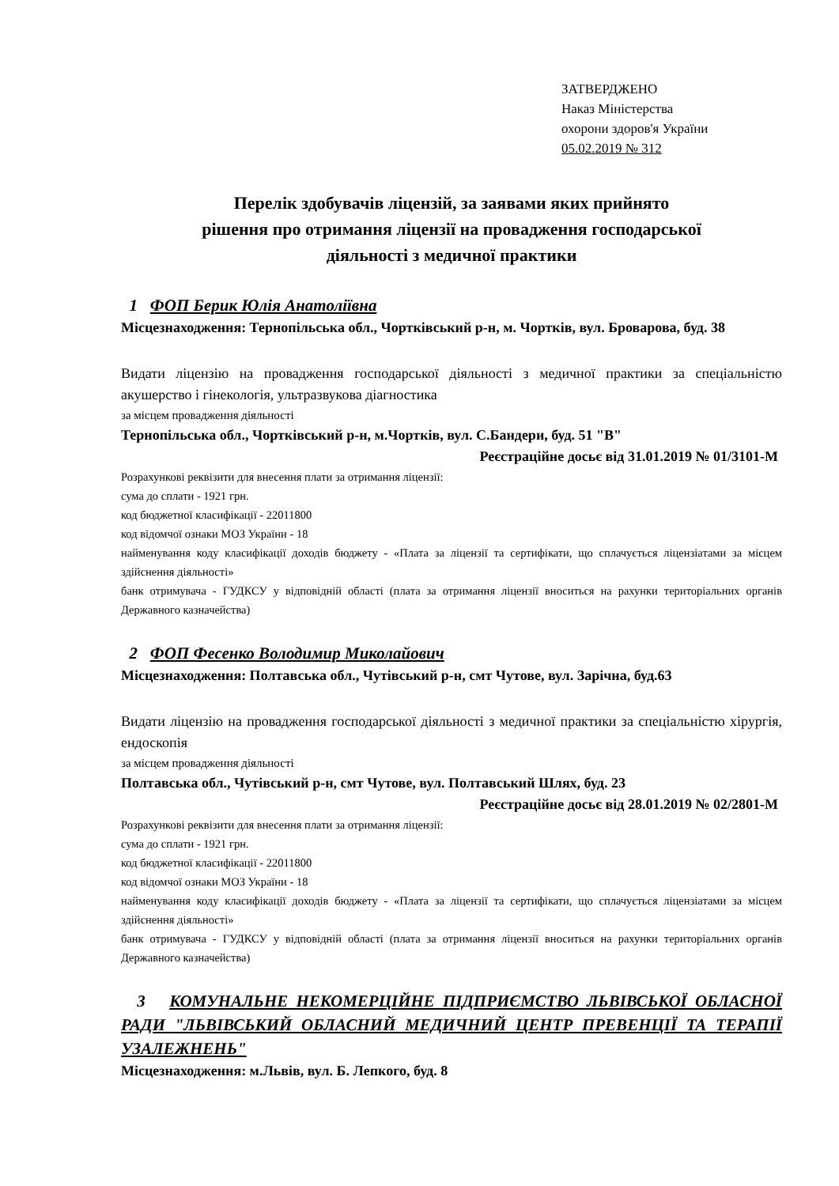ЗАТВЕРДЖЕНО
Наказ Міністерства
охорони здоров'я України
05.02.2019 № 312
Перелік здобувачів ліцензій, за заявами яких прийнято
рішення про отримання ліцензії на провадження господарської
діяльності з медичної практики
1 ФОП Берик Юлія Анатоліївна
Місцезнаходження: Тернопільська обл., Чортківський р-н, м. Чортків, вул. Броварова, буд. 38
Видати ліцензію на провадження господарської діяльності з медичної практики за спеціальністю акушерство і гінекологія, ультразвукова діагностика
за місцем провадження діяльності
Тернопільська обл., Чортківський р-н, м.Чортків, вул. С.Бандери, буд. 51 "В"
Реєстраційне досьє від 31.01.2019 № 01/3101-М
Розрахункові реквізити для внесення плати за отримання ліцензії:
сума до сплати - 1921 грн.
код бюджетної класифікації - 22011800
код відомчої ознаки МОЗ України - 18
найменування коду класифікації доходів бюджету - «Плата за ліцензії та сертифікати, що сплачується ліцензіатами за місцем здійснення діяльності»
банк отримувача - ГУДКСУ у відповідній області (плата за отримання ліцензії вноситься на рахунки територіальних органів Державного казначейства)
2 ФОП Фесенко Володимир Миколайович
Місцезнаходження: Полтавська обл., Чутівський р-н, смт Чутове, вул. Зарічна, буд.63
Видати ліцензію на провадження господарської діяльності з медичної практики за спеціальністю хірургія, ендоскопія
за місцем провадження діяльності
Полтавська обл., Чутівський р-н, смт Чутове, вул. Полтавський Шлях, буд. 23
Реєстраційне досьє від 28.01.2019 № 02/2801-М
Розрахункові реквізити для внесення плати за отримання ліцензії:
сума до сплати - 1921 грн.
код бюджетної класифікації - 22011800
код відомчої ознаки МОЗ України - 18
найменування коду класифікації доходів бюджету - «Плата за ліцензії та сертифікати, що сплачується ліцензіатами за місцем здійснення діяльності»
банк отримувача - ГУДКСУ у відповідній області (плата за отримання ліцензії вноситься на рахунки територіальних органів Державного казначейства)
3 КОМУНАЛЬНЕ НЕКОМЕРЦІЙНЕ ПІДПРИЄМСТВО ЛЬВІВСЬКОЇ ОБЛАСНОЇ РАДИ "ЛЬВІВСЬКИЙ ОБЛАСНИЙ МЕДИЧНИЙ ЦЕНТР ПРЕВЕНЦІЇ ТА ТЕРАПІЇ УЗАЛЕЖНЕНЬ"
Місцезнаходження: м.Львів, вул. Б. Лепкого, буд. 8